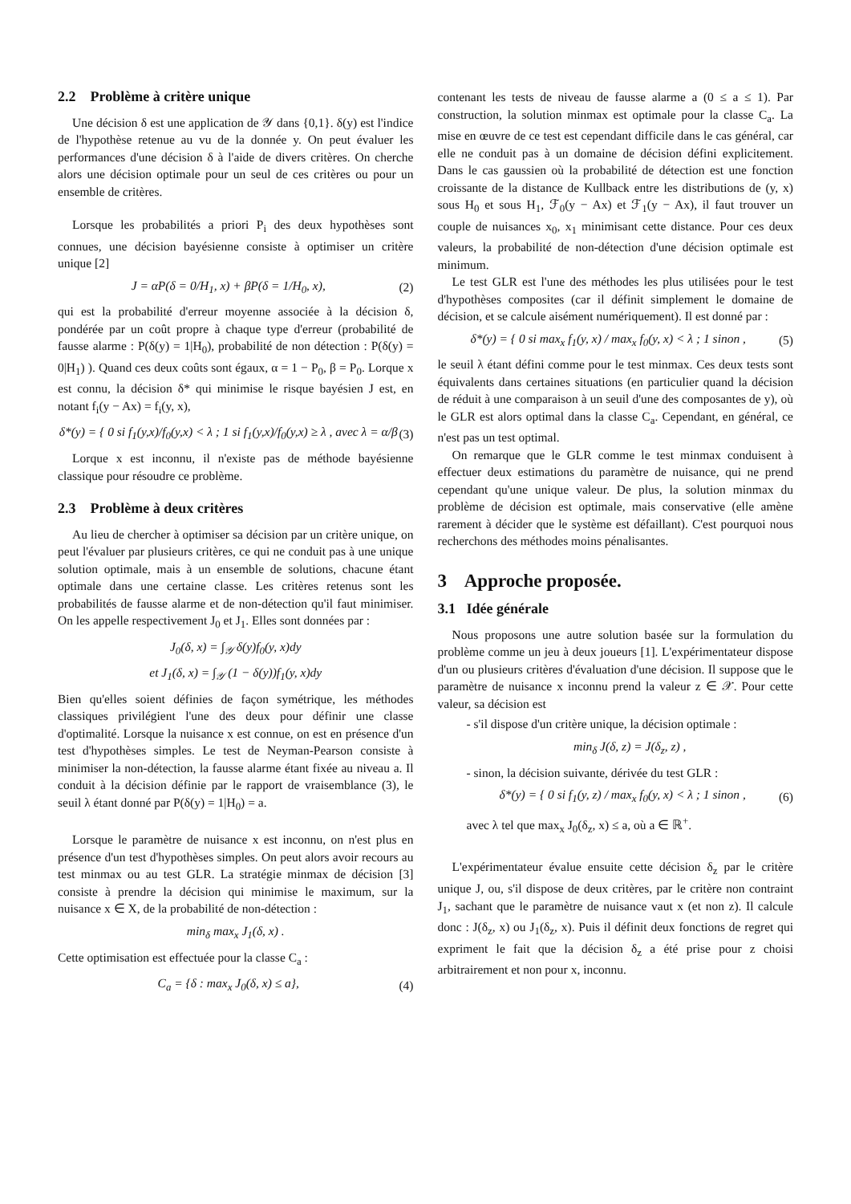2.2 Problème à critère unique
Une décision δ est une application de 𝒴 dans {0,1}. δ(y) est l'indice de l'hypothèse retenue au vu de la donnée y. On peut évaluer les performances d'une décision δ à l'aide de divers critères. On cherche alors une décision optimale pour un seul de ces critères ou pour un ensemble de critères.
Lorsque les probabilités a priori P<sub>i</sub> des deux hypothèses sont connues, une décision bayésienne consiste à optimiser un critère unique [2]
J = αP(δ = 0/H<sub>1</sub>, x) + βP(δ = 1/H<sub>0</sub>, x), (2)
qui est la probabilité d'erreur moyenne associée à la décision δ, pondérée par un coût propre à chaque type d'erreur (probabilité de fausse alarme : P(δ(y) = 1|H<sub>0</sub>), probabilité de non détection : P(δ(y) = 0|H<sub>1</sub>) ). Quand ces deux coûts sont égaux, α = 1 − P<sub>0</sub>, β = P<sub>0</sub>. Lorque x est connu, la décision δ* qui minimise le risque bayésien J est, en notant f<sub>i</sub>(y − Ax) = f<sub>i</sub>(y, x),
δ*(y) = { 0 si f<sub>1</sub>(y,x)/f<sub>0</sub>(y,x) < λ ; 1 si f<sub>1</sub>(y,x)/f<sub>0</sub>(y,x) ≥ λ , avec λ = α/β (3)
Lorque x est inconnu, il n'existe pas de méthode bayésienne classique pour résoudre ce problème.
2.3 Problème à deux critères
Au lieu de chercher à optimiser sa décision par un critère unique, on peut l'évaluer par plusieurs critères, ce qui ne conduit pas à une unique solution optimale, mais à un ensemble de solutions, chacune étant optimale dans une certaine classe. Les critères retenus sont les probabilités de fausse alarme et de non-détection qu'il faut minimiser. On les appelle respectivement J<sub>0</sub> et J<sub>1</sub>. Elles sont données par :
J<sub>0</sub>(δ, x) = ∫<sub>𝒴</sub> δ(y)f<sub>0</sub>(y, x)dy
et J<sub>1</sub>(δ, x) = ∫<sub>𝒴</sub> (1 − δ(y))f<sub>1</sub>(y, x)dy
Bien qu'elles soient définies de façon symétrique, les méthodes classiques privilégient l'une des deux pour définir une classe d'optimalité. Lorsque la nuisance x est connue, on est en présence d'un test d'hypothèses simples. Le test de Neyman-Pearson consiste à minimiser la non-détection, la fausse alarme étant fixée au niveau a. Il conduit à la décision définie par le rapport de vraisemblance (3), le seuil λ étant donné par P(δ(y) = 1|H<sub>0</sub>) = a.
Lorsque le paramètre de nuisance x est inconnu, on n'est plus en présence d'un test d'hypothèses simples. On peut alors avoir recours au test minmax ou au test GLR. La stratégie minmax de décision [3] consiste à prendre la décision qui minimise le maximum, sur la nuisance x ∈ X, de la probabilité de non-détection :
min<sub>δ</sub> max<sub>x</sub> J<sub>1</sub>(δ, x) .
Cette optimisation est effectuée pour la classe C<sub>a</sub> :
C<sub>a</sub> = {δ : max<sub>x</sub> J<sub>0</sub>(δ, x) ≤ a}, (4)
contenant les tests de niveau de fausse alarme a (0 ≤ a ≤ 1). Par construction, la solution minmax est optimale pour la classe C<sub>a</sub>. La mise en œuvre de ce test est cependant difficile dans le cas général, car elle ne conduit pas à un domaine de décision défini explicitement. Dans le cas gaussien où la probabilité de détection est une fonction croissante de la distance de Kullback entre les distributions de (y, x) sous H<sub>0</sub> et sous H<sub>1</sub>, ℱ<sub>0</sub>(y − Ax) et ℱ<sub>1</sub>(y − Ax), il faut trouver un couple de nuisances x<sub>0</sub>, x<sub>1</sub> minimisant cette distance. Pour ces deux valeurs, la probabilité de non-détection d'une décision optimale est minimum.
Le test GLR est l'une des méthodes les plus utilisées pour le test d'hypothèses composites (car il définit simplement le domaine de décision, et se calcule aisément numériquement). Il est donné par :
δ*(y) = { 0 si max<sub>x</sub> f<sub>1</sub>(y, x) / max<sub>x</sub> f<sub>0</sub>(y, x) < λ ; 1 sinon , (5)
le seuil λ étant défini comme pour le test minmax. Ces deux tests sont équivalents dans certaines situations (en particulier quand la décision de réduit à une comparaison à un seuil d'une des composantes de y), où le GLR est alors optimal dans la classe C<sub>a</sub>. Cependant, en général, ce n'est pas un test optimal.
On remarque que le GLR comme le test minmax conduisent à effectuer deux estimations du paramètre de nuisance, qui ne prend cependant qu'une unique valeur. De plus, la solution minmax du problème de décision est optimale, mais conservative (elle amène rarement à décider que le système est défaillant). C'est pourquoi nous recherchons des méthodes moins pénalisantes.
3 Approche proposée.
3.1 Idée générale
Nous proposons une autre solution basée sur la formulation du problème comme un jeu à deux joueurs [1]. L'expérimentateur dispose d'un ou plusieurs critères d'évaluation d'une décision. Il suppose que le paramètre de nuisance x inconnu prend la valeur z ∈ 𝒳. Pour cette valeur, sa décision est
- s'il dispose d'un critère unique, la décision optimale :
min<sub>δ</sub> J(δ, z) = J(δ<sub>z</sub>, z) ,
- sinon, la décision suivante, dérivée du test GLR :
δ*(y) = { 0 si f<sub>1</sub>(y, z) / max<sub>x</sub> f<sub>0</sub>(y, x) < λ ; 1 sinon , (6)
avec λ tel que max<sub>x</sub> J<sub>0</sub>(δ<sub>z</sub>, x) ≤ a, où a ∈ ℝ<sup>+</sup>.
L'expérimentateur évalue ensuite cette décision δ<sub>z</sub> par le critère unique J, ou, s'il dispose de deux critères, par le critère non contraint J<sub>1</sub>, sachant que le paramètre de nuisance vaut x (et non z). Il calcule donc : J(δ<sub>z</sub>, x) ou J<sub>1</sub>(δ<sub>z</sub>, x). Puis il définit deux fonctions de regret qui expriment le fait que la décision δ<sub>z</sub> a été prise pour z choisi arbitrairement et non pour x, inconnu.